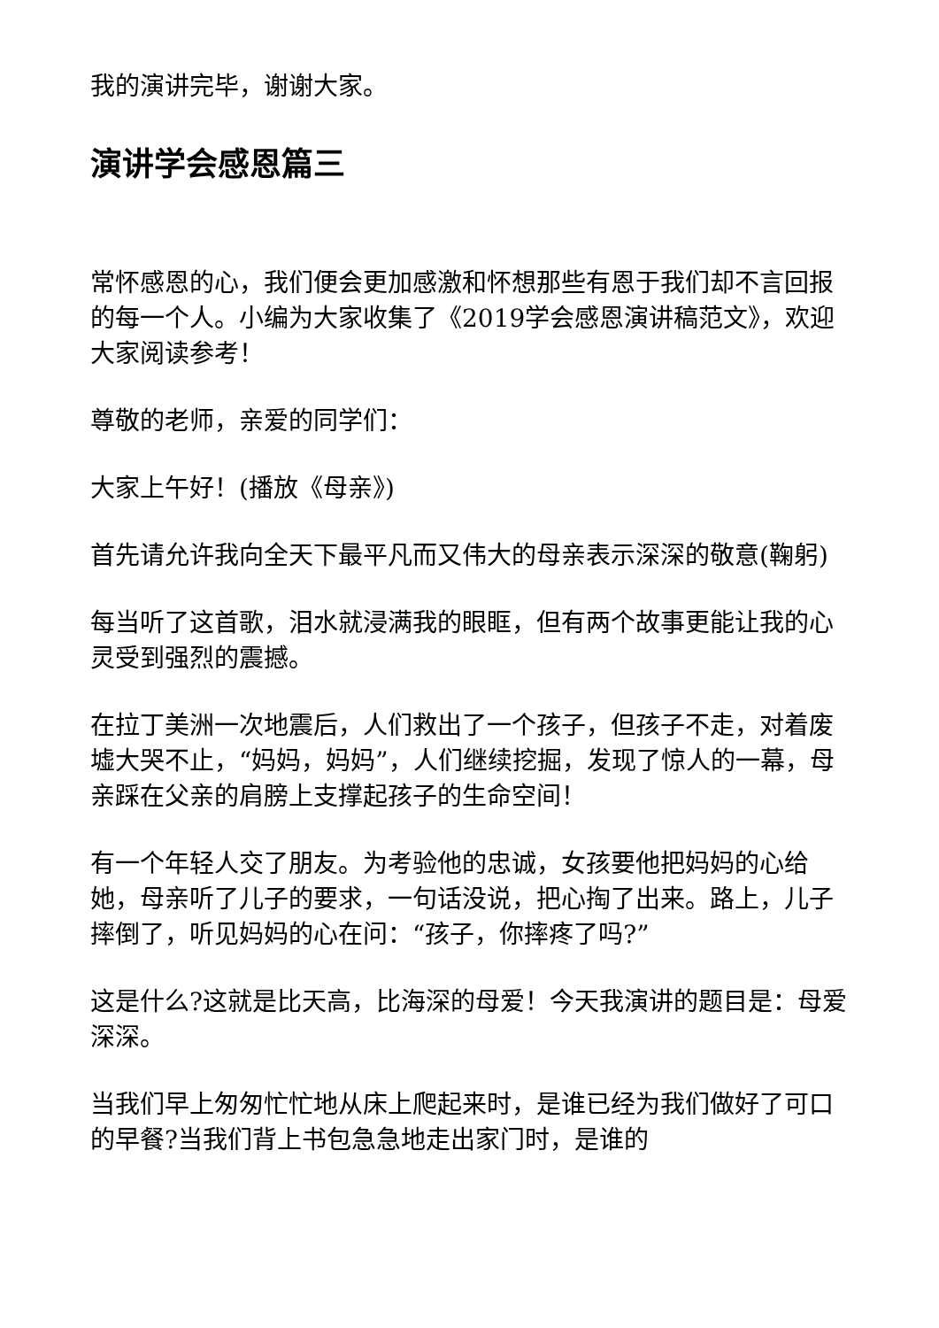我的演讲完毕，谢谢大家。
演讲学会感恩篇三
常怀感恩的心，我们便会更加感激和怀想那些有恩于我们却不言回报的每一个人。小编为大家收集了《2019学会感恩演讲稿范文》，欢迎大家阅读参考！
尊敬的老师，亲爱的同学们：
大家上午好！(播放《母亲》)
首先请允许我向全天下最平凡而又伟大的母亲表示深深的敬意(鞠躬)
每当听了这首歌，泪水就浸满我的眼眶，但有两个故事更能让我的心灵受到强烈的震撼。
在拉丁美洲一次地震后，人们救出了一个孩子，但孩子不走，对着废墟大哭不止，“妈妈，妈妈”，人们继续挖掘，发现了惊人的一幕，母亲踩在父亲的肩膀上支撑起孩子的生命空间！
有一个年轻人交了朋友。为考验他的忠诚，女孩要他把妈妈的心给她，母亲听了儿子的要求，一句话没说，把心掏了出来。路上，儿子摔倒了，听见妈妈的心在问：“孩子，你摔疼了吗?”
这是什么?这就是比天高，比海深的母爱！今天我演讲的题目是：母爱深深。
当我们早上匆匆忙忙地从床上爬起来时，是谁已经为我们做好了可口的早餐?当我们背上书包急急地走出家门时，是谁的